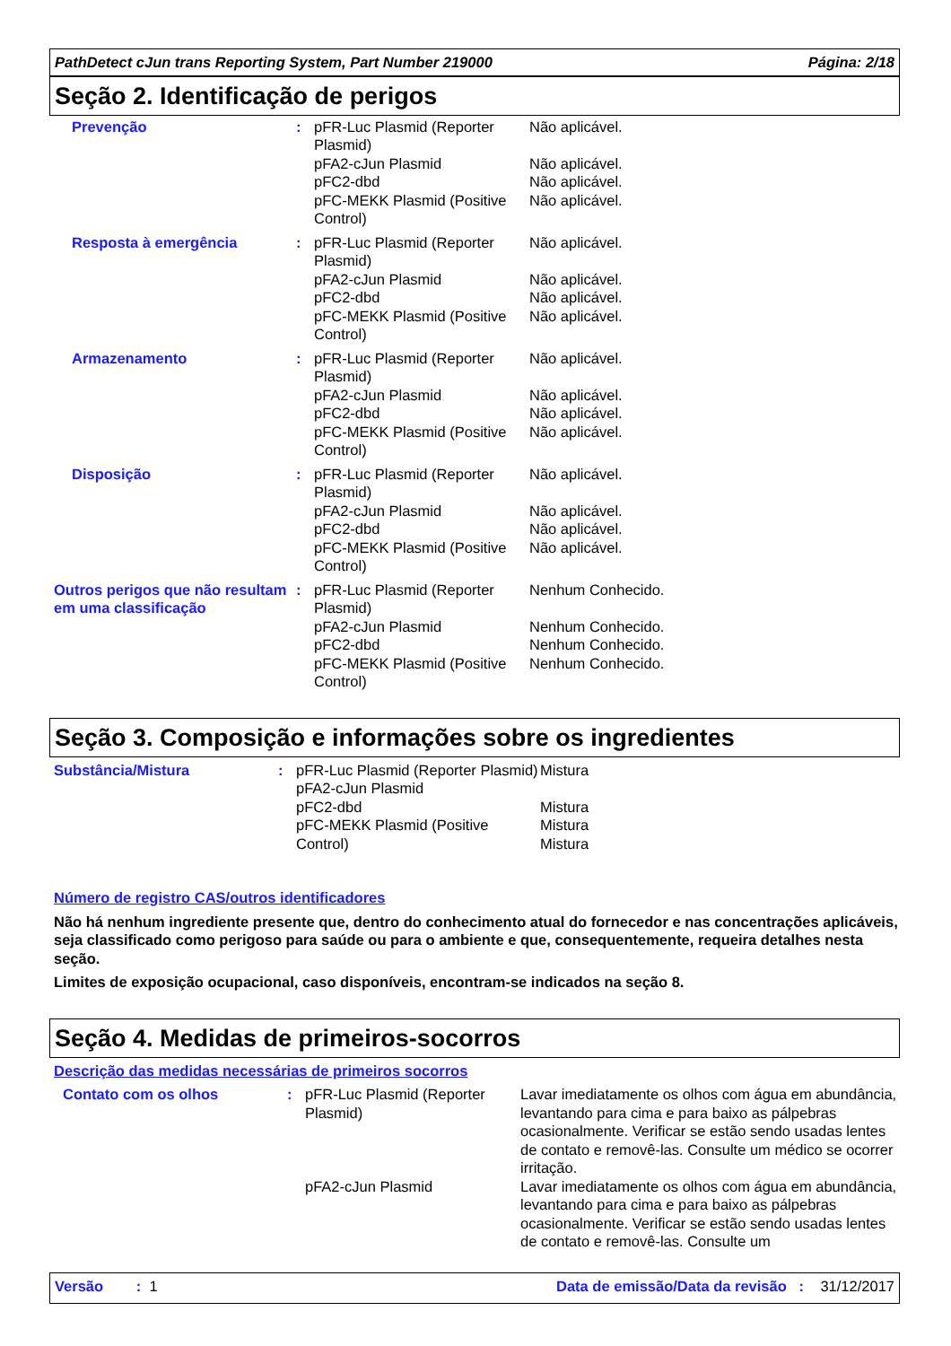PathDetect cJun trans Reporting System, Part Number 219000 Página: 2/18
Seção 2. Identificação de perigos
| Prevenção | : | pFR-Luc Plasmid (Reporter Plasmid) pFA2-cJun Plasmid pFC2-dbd pFC-MEKK Plasmid (Positive Control) | Não aplicável. Não aplicável. Não aplicável. Não aplicável. |
| Resposta à emergência | : | pFR-Luc Plasmid (Reporter Plasmid) pFA2-cJun Plasmid pFC2-dbd pFC-MEKK Plasmid (Positive Control) | Não aplicável. Não aplicável. Não aplicável. Não aplicável. |
| Armazenamento | : | pFR-Luc Plasmid (Reporter Plasmid) pFA2-cJun Plasmid pFC2-dbd pFC-MEKK Plasmid (Positive Control) | Não aplicável. Não aplicável. Não aplicável. Não aplicável. |
| Disposição | : | pFR-Luc Plasmid (Reporter Plasmid) pFA2-cJun Plasmid pFC2-dbd pFC-MEKK Plasmid (Positive Control) | Não aplicável. Não aplicável. Não aplicável. Não aplicável. |
| Outros perigos que não resultam em uma classificação | : | pFR-Luc Plasmid (Reporter Plasmid) pFA2-cJun Plasmid pFC2-dbd pFC-MEKK Plasmid (Positive Control) | Nenhum Conhecido. Nenhum Conhecido. Nenhum Conhecido. Nenhum Conhecido. |
Seção 3. Composição e informações sobre os ingredientes
| Substância/Mistura | : | pFR-Luc Plasmid (Reporter Plasmid) pFA2-cJun Plasmid pFC2-dbd pFC-MEKK Plasmid (Positive Control) | Mistura Mistura Mistura Mistura |
Número de registro CAS/outros identificadores
Não há nenhum ingrediente presente que, dentro do conhecimento atual do fornecedor e nas concentrações aplicáveis, seja classificado como perigoso para saúde ou para o ambiente e que, consequentemente, requeira detalhes nesta seção.
Limites de exposição ocupacional, caso disponíveis, encontram-se indicados na seção 8.
Seção 4. Medidas de primeiros-socorros
Descrição das medidas necessárias de primeiros socorros
| Contato com os olhos | : | pFR-Luc Plasmid (Reporter Plasmid) | Lavar imediatamente os olhos com água em abundância, levantando para cima e para baixo as pálpebras ocasionalmente. Verificar se estão sendo usadas lentes de contato e removê-las. Consulte um médico se ocorrer irritação. |
| | | pFA2-cJun Plasmid | Lavar imediatamente os olhos com água em abundância, levantando para cima e para baixo as pálpebras ocasionalmente. Verificar se estão sendo usadas lentes de contato e removê-las. Consulte um |
Versão : 1 Data de emissão/Data da revisão : 31/12/2017